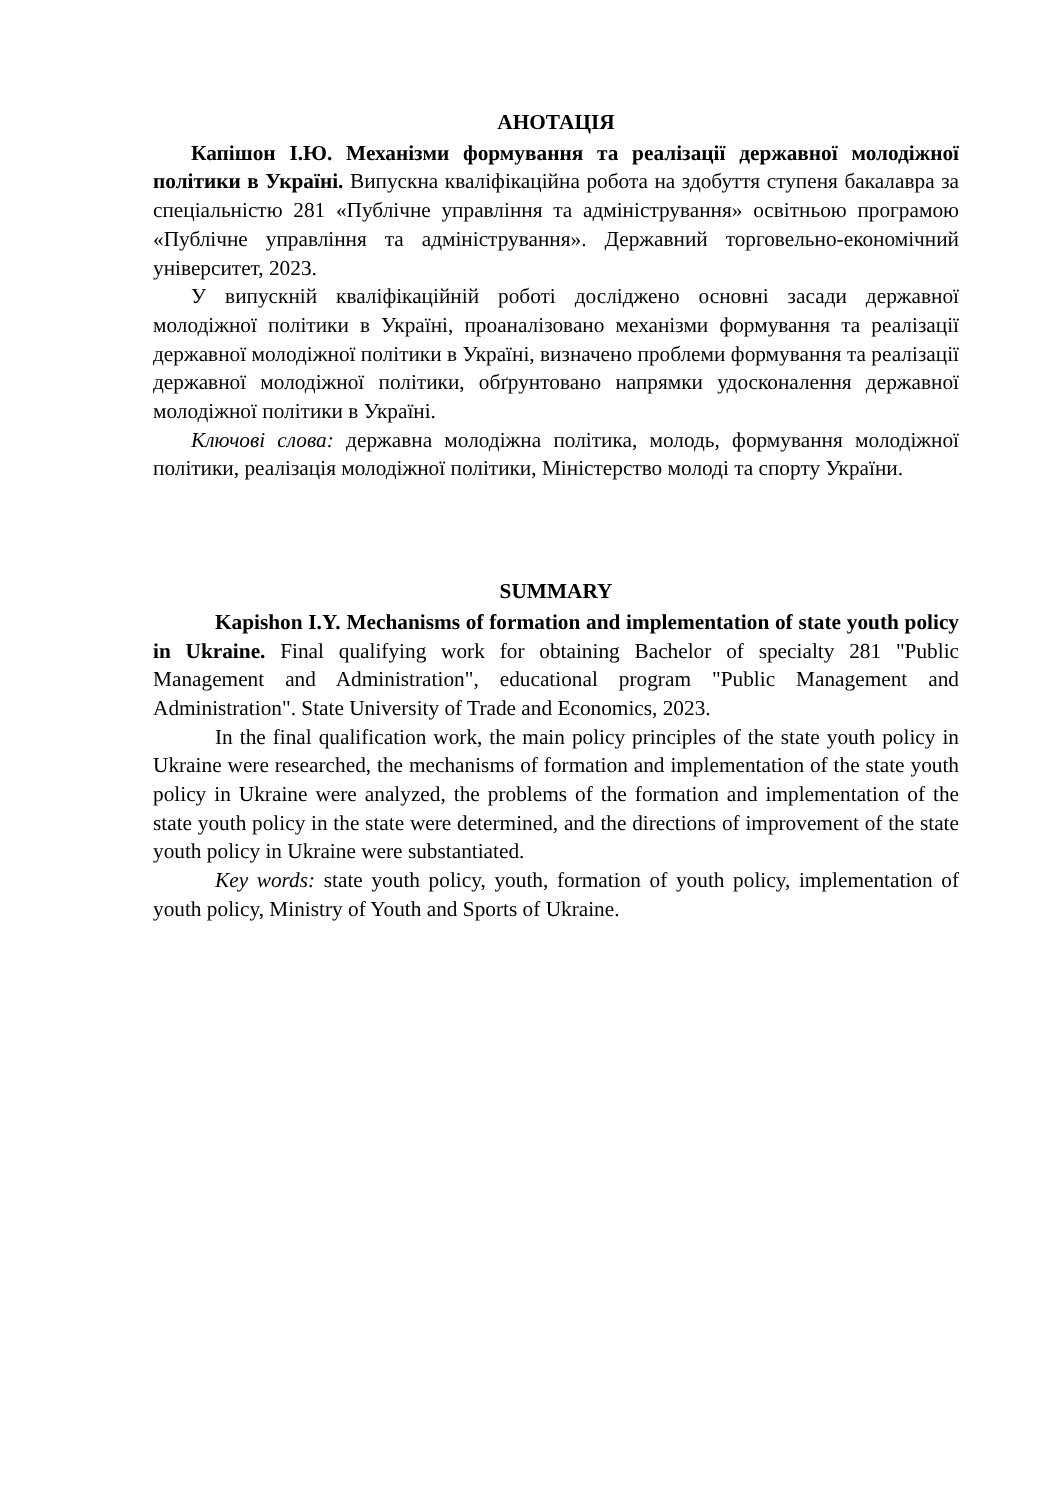АНОТАЦІЯ
Капішон І.Ю. Механізми формування та реалізації державної молодіжної політики в Україні. Випускна кваліфікаційна робота на здобуття ступеня бакалавра за спеціальністю 281 «Публічне управління та адміністрування» освітньою програмою «Публічне управління та адміністрування». Державний торговельно-економічний університет, 2023.
У випускній кваліфікаційній роботі досліджено основні засади державної молодіжної політики в Україні, проаналізовано механізми формування та реалізації державної молодіжної політики в Україні, визначено проблеми формування та реалізації державної молодіжної політики, обґрунтовано напрямки удосконалення державної молодіжної політики в Україні.
Ключові слова: державна молодіжна політика, молодь, формування молодіжної політики, реалізація молодіжної політики, Міністерство молоді та спорту України.
SUMMARY
Kapishon I.Y. Mechanisms of formation and implementation of state youth policy in Ukraine. Final qualifying work for obtaining Bachelor of specialty 281 "Public Management and Administration", educational program "Public Management and Administration". State University of Trade and Economics, 2023.
In the final qualification work, the main policy principles of the state youth policy in Ukraine were researched, the mechanisms of formation and implementation of the state youth policy in Ukraine were analyzed, the problems of the formation and implementation of the state youth policy in the state were determined, and the directions of improvement of the state youth policy in Ukraine were substantiated.
Key words: state youth policy, youth, formation of youth policy, implementation of youth policy, Ministry of Youth and Sports of Ukraine.